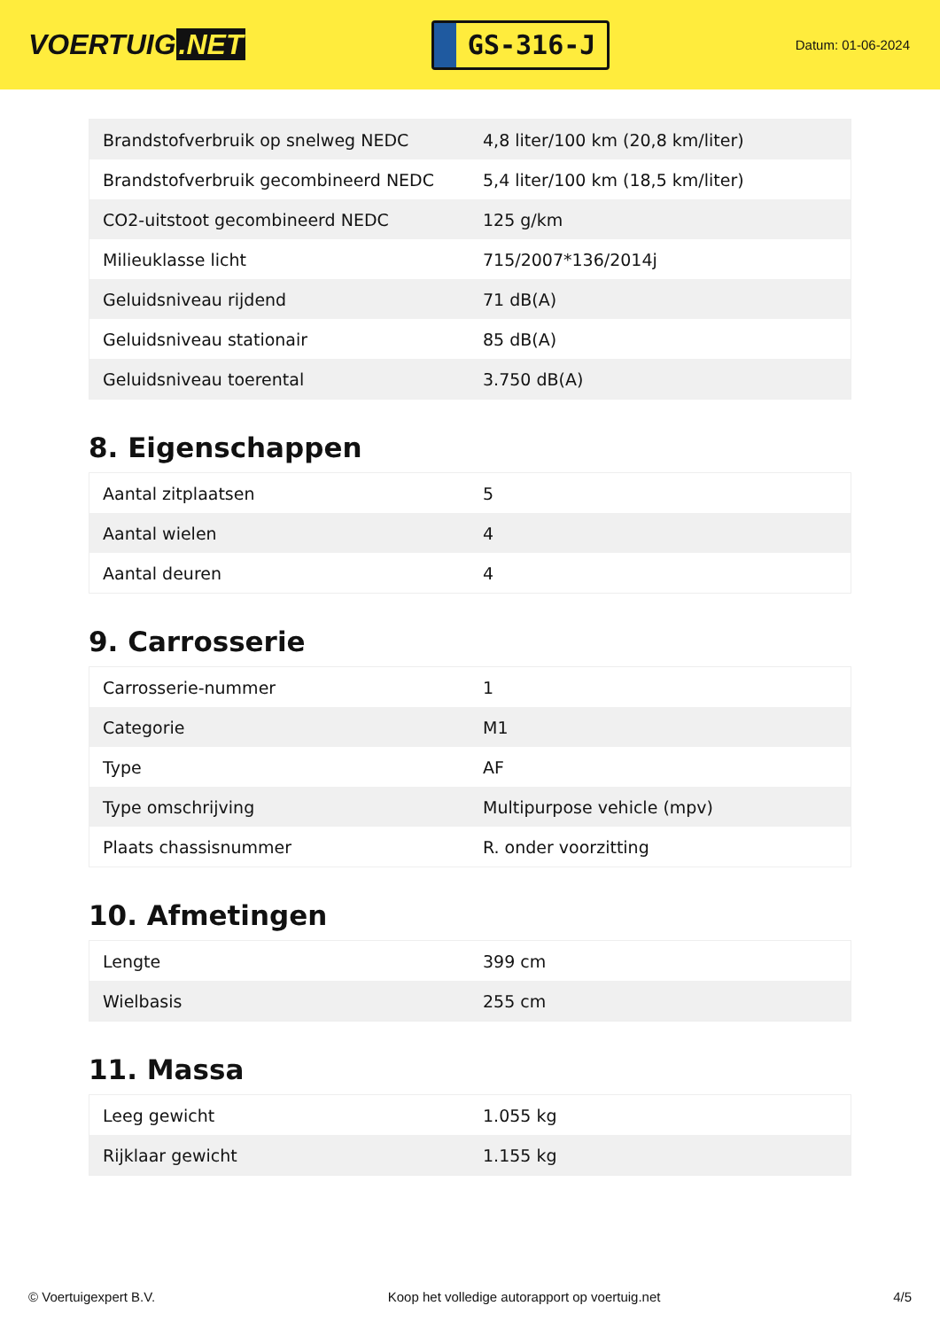VOERTUIG.NET
GS-316-J
Datum: 01-06-2024
| Brandstofverbruik op snelweg NEDC | 4,8 liter/100 km (20,8 km/liter) |
| Brandstofverbruik gecombineerd NEDC | 5,4 liter/100 km (18,5 km/liter) |
| CO2-uitstoot gecombineerd NEDC | 125 g/km |
| Milieuklasse licht | 715/2007*136/2014j |
| Geluidsniveau rijdend | 71 dB(A) |
| Geluidsniveau stationair | 85 dB(A) |
| Geluidsniveau toerental | 3.750 dB(A) |
8. Eigenschappen
| Aantal zitplaatsen | 5 |
| Aantal wielen | 4 |
| Aantal deuren | 4 |
9. Carrosserie
| Carrosserie-nummer | 1 |
| Categorie | M1 |
| Type | AF |
| Type omschrijving | Multipurpose vehicle (mpv) |
| Plaats chassisnummer | R. onder voorzitting |
10. Afmetingen
| Lengte | 399 cm |
| Wielbasis | 255 cm |
11. Massa
| Leeg gewicht | 1.055 kg |
| Rijklaar gewicht | 1.155 kg |
© Voertuigexpert B.V. Koop het volledige autorapport op voertuig.net 4/5